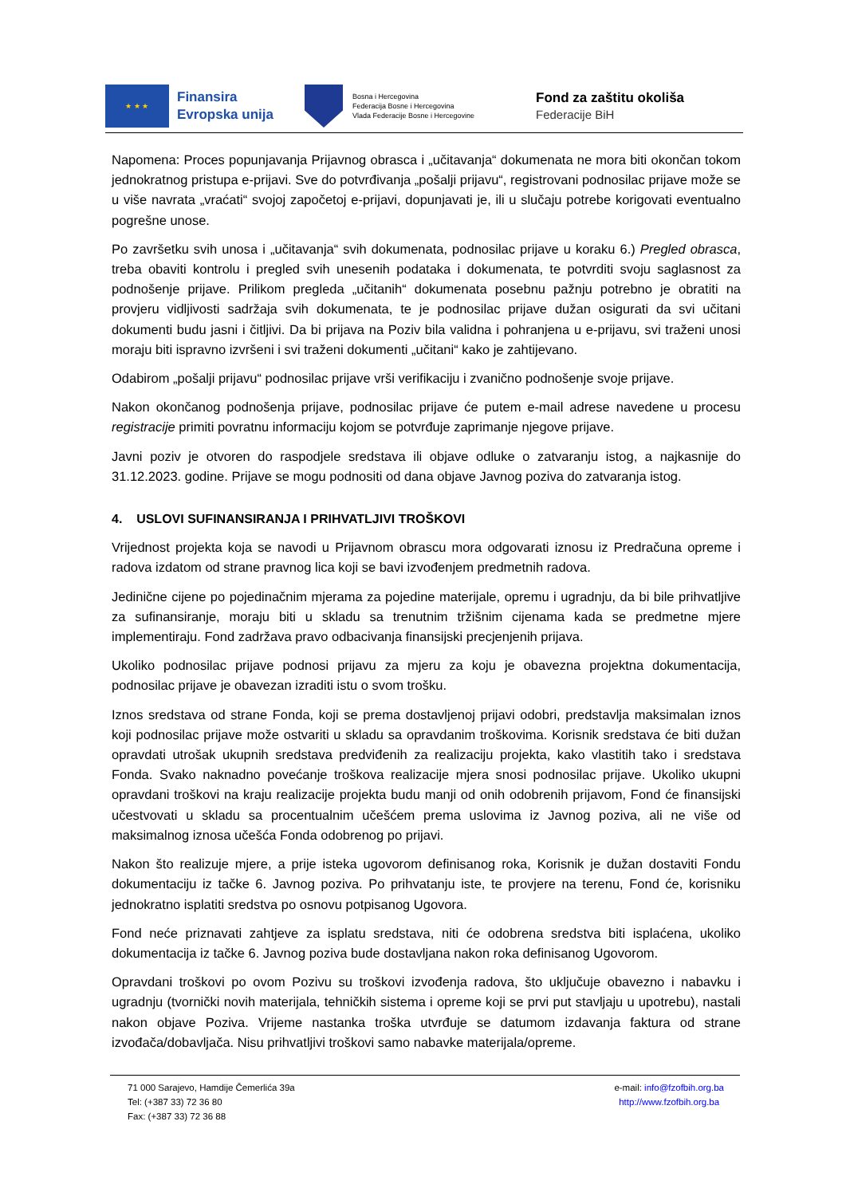★ ★ ★
Finansira
Evropska unija
Bosna i Hercegovina
Federacija Bosne i Hercegovina
Vlada Federacije Bosne i Hercegovine
Fond za zaštitu okoliša
Federacije BiH
Napomena: Proces popunjavanja Prijavnog obrasca i „učitavanja“ dokumenata ne mora biti okončan tokom jednokratnog pristupa e-prijavi. Sve do potvrđivanja „pošalji prijavu“, registrovani podnosilac prijave može se u više navrata „vraćati“ svojoj započetoj e-prijavi, dopunjavati je, ili u slučaju potrebe korigovati eventualno pogrešne unose.
Po završetku svih unosa i „učitavanja“ svih dokumenata, podnosilac prijave u koraku 6.) Pregled obrasca, treba obaviti kontrolu i pregled svih unesenih podataka i dokumenata, te potvrditi svoju saglasnost za podnošenje prijave. Prilikom pregleda „učitanih“ dokumenata posebnu pažnju potrebno je obratiti na provjeru vidljivosti sadržaja svih dokumenata, te je podnosilac prijave dužan osigurati da svi učitani dokumenti budu jasni i čitljivi. Da bi prijava na Poziv bila validna i pohranjena u e-prijavu, svi traženi unosi moraju biti ispravno izvršeni i svi traženi dokumenti „učitani“ kako je zahtijevano.
Odabirom „pošalji prijavu“ podnosilac prijave vrši verifikaciju i zvanično podnošenje svoje prijave.
Nakon okončanog podnošenja prijave, podnosilac prijave će putem e-mail adrese navedene u procesu registracije primiti povratnu informaciju kojom se potvrđuje zaprimanje njegove prijave.
Javni poziv je otvoren do raspodjele sredstava ili objave odluke o zatvaranju istog, a najkasnije do 31.12.2023. godine. Prijave se mogu podnositi od dana objave Javnog poziva do zatvaranja istog.
4. USLOVI SUFINANSIRANJA I PRIHVATLJIVI TROŠKOVI
Vrijednost projekta koja se navodi u Prijavnom obrascu mora odgovarati iznosu iz Predračuna opreme i radova izdatom od strane pravnog lica koji se bavi izvođenjem predmetnih radova.
Jedinične cijene po pojedinačnim mjerama za pojedine materijale, opremu i ugradnju, da bi bile prihvatljive za sufinansiranje, moraju biti u skladu sa trenutnim tržišnim cijenama kada se predmetne mjere implementiraju. Fond zadržava pravo odbacivanja finansijski precjenjenih prijava.
Ukoliko podnosilac prijave podnosi prijavu za mjeru za koju je obavezna projektna dokumentacija, podnosilac prijave je obavezan izraditi istu o svom trošku.
Iznos sredstava od strane Fonda, koji se prema dostavljenoj prijavi odobri, predstavlja maksimalan iznos koji podnosilac prijave može ostvariti u skladu sa opravdanim troškovima. Korisnik sredstava će biti dužan opravdati utrošak ukupnih sredstava predviđenih za realizaciju projekta, kako vlastitih tako i sredstava Fonda. Svako naknadno povećanje troškova realizacije mjera snosi podnosilac prijave. Ukoliko ukupni opravdani troškovi na kraju realizacije projekta budu manji od onih odobrenih prijavom, Fond će finansijski učestvovati u skladu sa procentualnim učešćem prema uslovima iz Javnog poziva, ali ne više od maksimalnog iznosa učešća Fonda odobrenog po prijavi.
Nakon što realizuje mjere, a prije isteka ugovorom definisanog roka, Korisnik je dužan dostaviti Fondu dokumentaciju iz tačke 6. Javnog poziva. Po prihvatanju iste, te provjere na terenu, Fond će, korisniku jednokratno isplatiti sredstva po osnovu potpisanog Ugovora.
Fond neće priznavati zahtjeve za isplatu sredstava, niti će odobrena sredstva biti isplaćena, ukoliko dokumentacija iz tačke 6. Javnog poziva bude dostavljana nakon roka definisanog Ugovorom.
Opravdani troškovi po ovom Pozivu su troškovi izvođenja radova, što uključuje obavezno i nabavku i ugradnju (tvornički novih materijala, tehničkih sistema i opreme koji se prvi put stavljaju u upotrebu), nastali nakon objave Poziva. Vrijeme nastanka troška utvrđuje se datumom izdavanja faktura od strane izvođača/dobavljača. Nisu prihvatljivi troškovi samo nabavke materijala/opreme.
71 000 Sarajevo, Hamdije Čemerlića 39a
Tel: (+387 33) 72 36 80
Fax: (+387 33) 72 36 88
e-mail: info@fzofbih.org.ba
http://www.fzofbih.org.ba